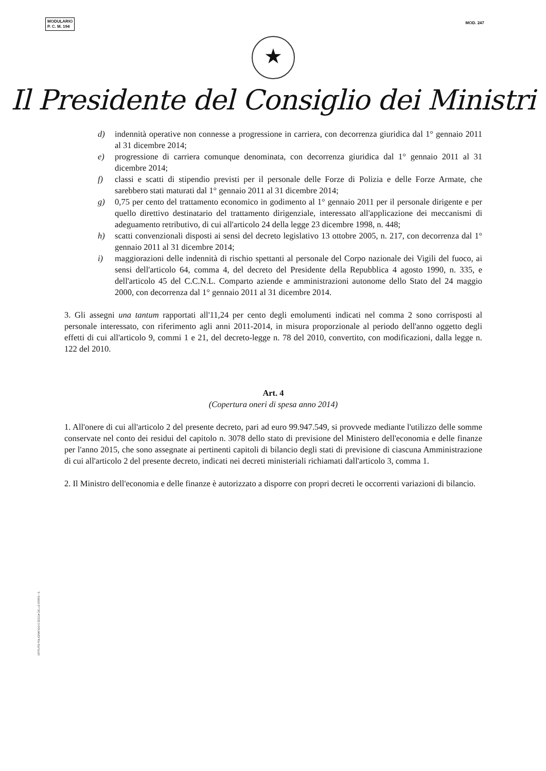MODULARIO
P. C. M. 194
MOD. 247
★
Il Presidente del Consiglio dei Ministri
d) indennità operative non connesse a progressione in carriera, con decorrenza giuridica dal 1° gennaio 2011 al 31 dicembre 2014;
e) progressione di carriera comunque denominata, con decorrenza giuridica dal 1° gennaio 2011 al 31 dicembre 2014;
f) classi e scatti di stipendio previsti per il personale delle Forze di Polizia e delle Forze Armate, che sarebbero stati maturati dal 1° gennaio 2011 al 31 dicembre 2014;
g) 0,75 per cento del trattamento economico in godimento al 1° gennaio 2011 per il personale dirigente e per quello direttivo destinatario del trattamento dirigenziale, interessato all'applicazione dei meccanismi di adeguamento retributivo, di cui all'articolo 24 della legge 23 dicembre 1998, n. 448;
h) scatti convenzionali disposti ai sensi del decreto legislativo 13 ottobre 2005, n. 217, con decorrenza dal 1° gennaio 2011 al 31 dicembre 2014;
i) maggiorazioni delle indennità di rischio spettanti al personale del Corpo nazionale dei Vigili del fuoco, ai sensi dell'articolo 64, comma 4, del decreto del Presidente della Repubblica 4 agosto 1990, n. 335, e dell'articolo 45 del C.C.N.L. Comparto aziende e amministrazioni autonome dello Stato del 24 maggio 2000, con decorrenza dal 1° gennaio 2011 al 31 dicembre 2014.
3. Gli assegni una tantum rapportati all'11,24 per cento degli emolumenti indicati nel comma 2 sono corrisposti al personale interessato, con riferimento agli anni 2011-2014, in misura proporzionale al periodo dell'anno oggetto degli effetti di cui all'articolo 9, commi 1 e 21, del decreto-legge n. 78 del 2010, convertito, con modificazioni, dalla legge n. 122 del 2010.
Art. 4
(Copertura oneri di spesa anno 2014)
1. All'onere di cui all'articolo 2 del presente decreto, pari ad euro 99.947.549, si provvede mediante l'utilizzo delle somme conservate nel conto dei residui del capitolo n. 3078 dello stato di previsione del Ministero dell'economia e delle finanze per l'anno 2015, che sono assegnate ai pertinenti capitoli di bilancio degli stati di previsione di ciascuna Amministrazione di cui all'articolo 2 del presente decreto, indicati nei decreti ministeriali richiamati dall'articolo 3, comma 1.
2. Il Ministro dell'economia e delle finanze è autorizzato a disporre con propri decreti le occorrenti variazioni di bilancio.
ISTITUTO POLIGRAFICO E ZECCA DELLO STATO - S.